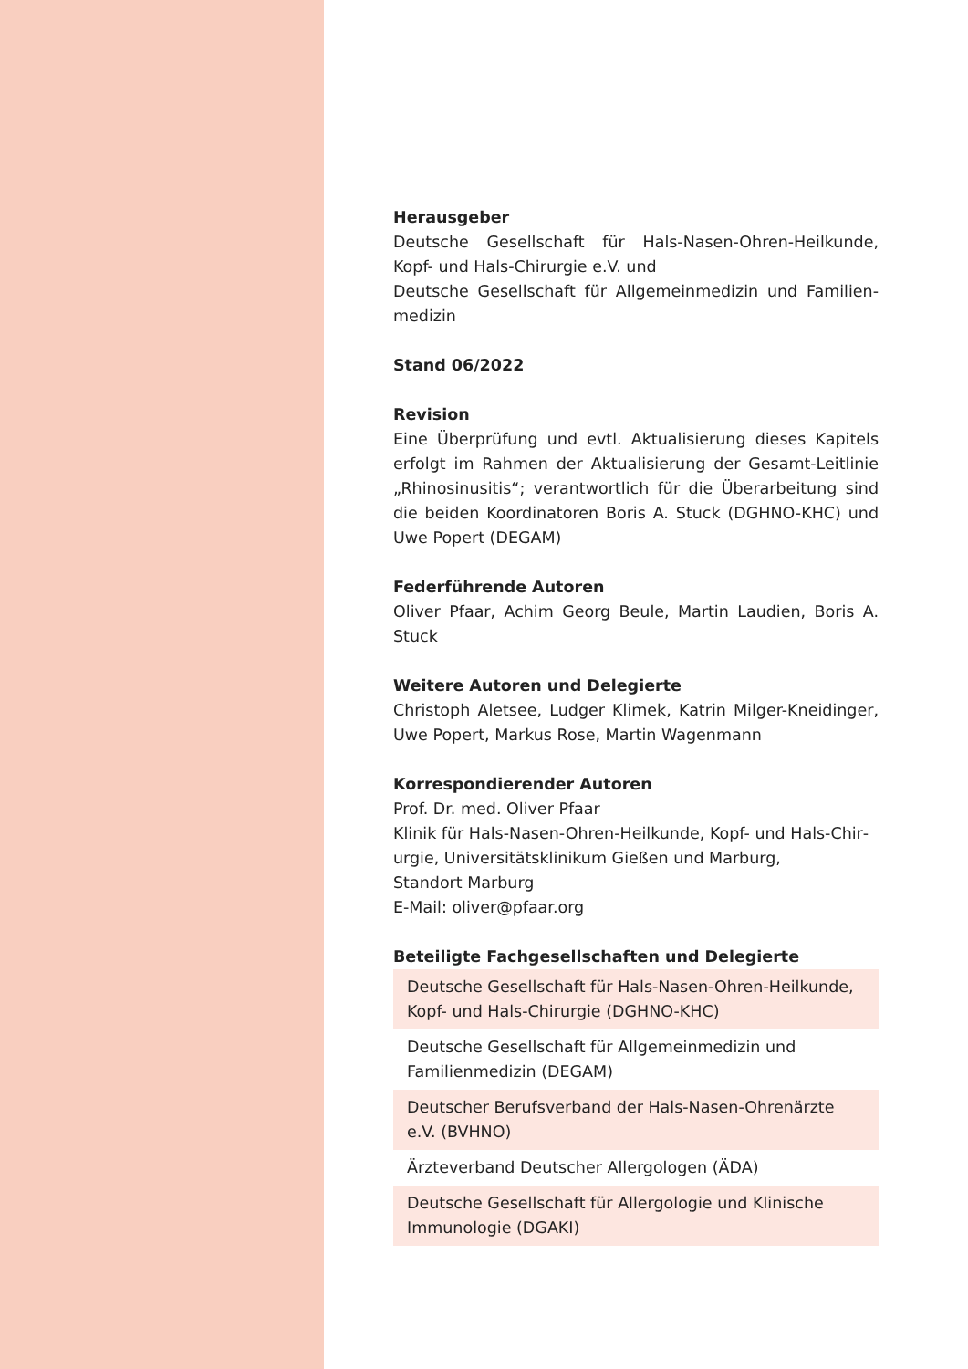Herausgeber
Deutsche Gesellschaft für Hals-Nasen-Ohren-Heilkunde, Kopf- und Hals-Chirurgie e.V. und
Deutsche Gesellschaft für Allgemeinmedizin und Familien­medizin
Stand 06/2022
Revision
Eine Überprüfung und evtl. Aktualisierung dieses Kapitels erfolgt im Rahmen der Aktualisierung der Gesamt-Leitlinie „Rhinosinusitis“; verantwortlich für die Überarbeitung sind die beiden Koordinatoren Boris A. Stuck (DGHNO-KHC) und Uwe Popert (DEGAM)
Federführende Autoren
Oliver Pfaar, Achim Georg Beule, Martin Laudien, Boris A. Stuck
Weitere Autoren und Delegierte
Christoph Aletsee, Ludger Klimek, Katrin Milger-Kneidinger, Uwe Popert, Markus Rose, Martin Wagenmann
Korrespondierender Autoren
Prof. Dr. med. Oliver Pfaar
Klinik für Hals-Nasen-Ohren-Heilkunde, Kopf- und Hals-Chir­urgie, Universitätsklinikum Gießen und Marburg,
Standort Marburg
E-Mail: oliver@pfaar.org
Beteiligte Fachgesellschaften und Delegierte
| Deutsche Gesellschaft für Hals-Nasen-Ohren-Heilkunde, Kopf- und Hals-Chirurgie (DGHNO-KHC) |
| Deutsche Gesellschaft für Allgemeinmedizin und Familien­medizin (DEGAM) |
| Deutscher Berufsverband der Hals-Nasen-Ohrenärzte e.V. (BVHNO) |
| Ärzteverband Deutscher Allergologen (ÄDA) |
| Deutsche Gesellschaft für Allergologie und Klinische Immunologie (DGAKI) |